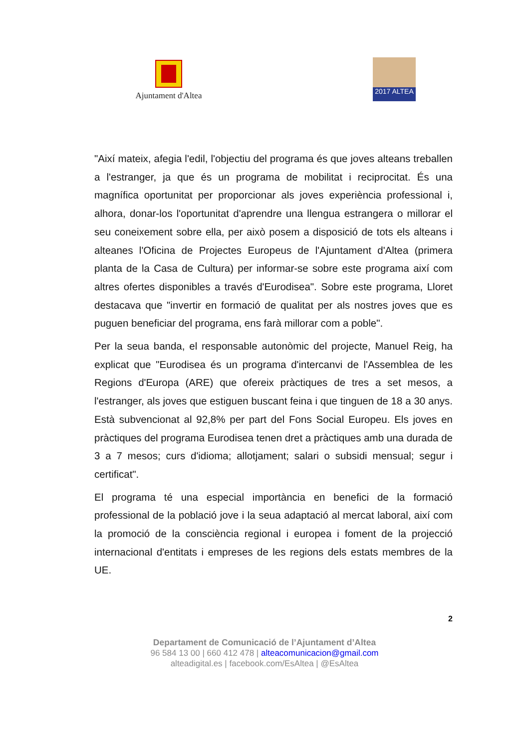Ajuntament d'Altea
2017 ALTEA
"Així mateix, afegia l'edil, l'objectiu del programa és que joves alteans treballen a l'estranger, ja que és un programa de mobilitat i reciprocitat. És una magnífica oportunitat per proporcionar als joves experiència professional i, alhora, donar-los l'oportunitat d'aprendre una llengua estrangera o millorar el seu coneixement sobre ella, per això posem a disposició de tots els alteans i alteanes l'Oficina de Projectes Europeus de l'Ajuntament d'Altea (primera planta de la Casa de Cultura) per informar-se sobre este programa així com altres ofertes disponibles a través d'Eurodisea". Sobre este programa, Lloret destacava que "invertir en formació de qualitat per als nostres joves que es puguen beneficiar del programa, ens farà millorar com a poble".
Per la seua banda, el responsable autonòmic del projecte, Manuel Reig, ha explicat que "Eurodisea és un programa d'intercanvi de l'Assemblea de les Regions d'Europa (ARE) que ofereix pràctiques de tres a set mesos, a l'estranger, als joves que estiguen buscant feina i que tinguen de 18 a 30 anys. Està subvencionat al 92,8% per part del Fons Social Europeu. Els joves en pràctiques del programa Eurodisea tenen dret a pràctiques amb una durada de 3 a 7 mesos; curs d'idioma; allotjament; salari o subsidi mensual; segur i certificat".
El programa té una especial importància en benefici de la formació professional de la població jove i la seua adaptació al mercat laboral, així com la promoció de la consciència regional i europea i foment de la projecció internacional d'entitats i empreses de les regions dels estats membres de la UE.
2
Departament de Comunicació de l’Ajuntament d’Altea
96 584 13 00 | 660 412 478 | alteacomunicacion@gmail.com
alteadigital.es | facebook.com/EsAltea | @EsAltea